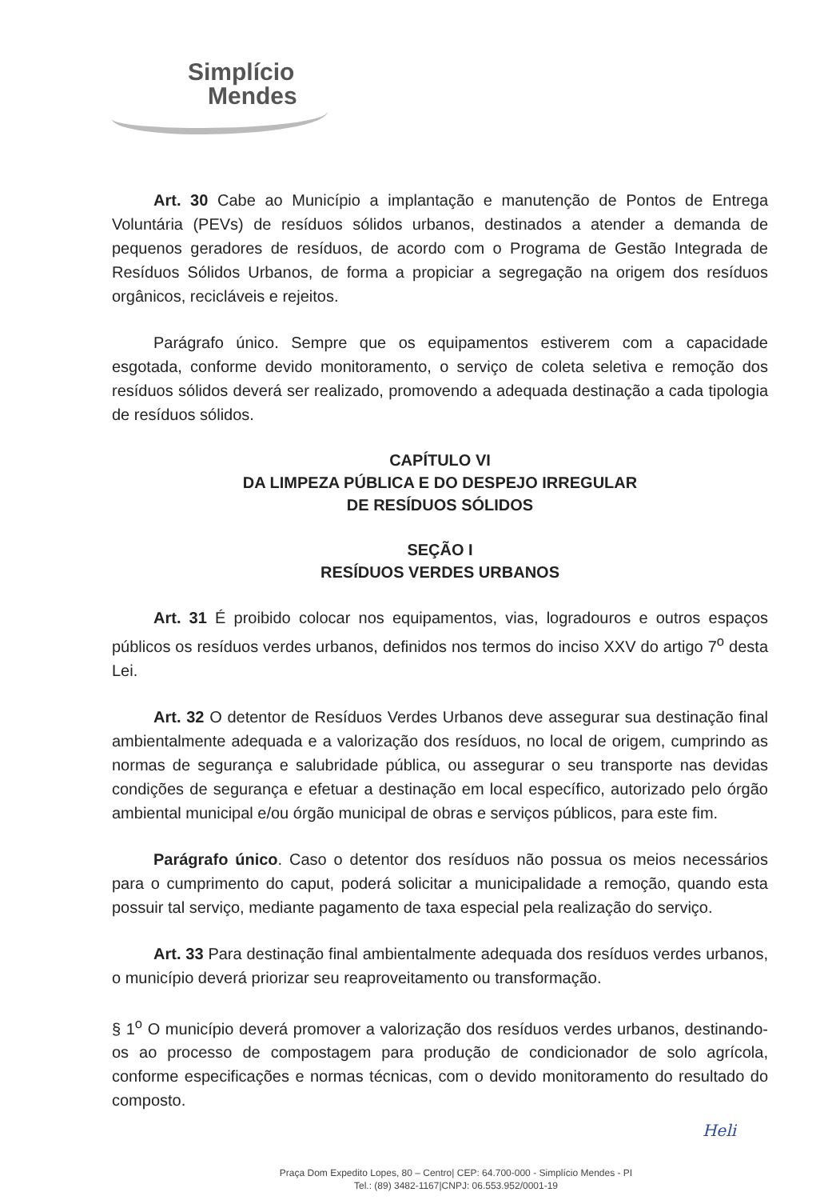Simplício
Mendes
Art. 30 Cabe ao Município a implantação e manutenção de Pontos de Entrega Voluntária (PEVs) de resíduos sólidos urbanos, destinados a atender a demanda de pequenos geradores de resíduos, de acordo com o Programa de Gestão Integrada de Resíduos Sólidos Urbanos, de forma a propiciar a segregação na origem dos resíduos orgânicos, recicláveis e rejeitos.
Parágrafo único. Sempre que os equipamentos estiverem com a capacidade esgotada, conforme devido monitoramento, o serviço de coleta seletiva e remoção dos resíduos sólidos deverá ser realizado, promovendo a adequada destinação a cada tipologia de resíduos sólidos.
CAPÍTULO VI
DA LIMPEZA PÚBLICA E DO DESPEJO IRREGULAR
DE RESÍDUOS SÓLIDOS
SEÇÃO I
RESÍDUOS VERDES URBANOS
Art. 31 É proibido colocar nos equipamentos, vias, logradouros e outros espaços públicos os resíduos verdes urbanos, definidos nos termos do inciso XXV do artigo 7<sup>o</sup> desta Lei.
Art. 32 O detentor de Resíduos Verdes Urbanos deve assegurar sua destinação final ambientalmente adequada e a valorização dos resíduos, no local de origem, cumprindo as normas de segurança e salubridade pública, ou assegurar o seu transporte nas devidas condições de segurança e efetuar a destinação em local específico, autorizado pelo órgão ambiental municipal e/ou órgão municipal de obras e serviços públicos, para este fim.
Parágrafo único. Caso o detentor dos resíduos não possua os meios necessários para o cumprimento do caput, poderá solicitar a municipalidade a remoção, quando esta possuir tal serviço, mediante pagamento de taxa especial pela realização do serviço.
Art. 33 Para destinação final ambientalmente adequada dos resíduos verdes urbanos, o município deverá priorizar seu reaproveitamento ou transformação.
§ 1<sup>o</sup> O município deverá promover a valorização dos resíduos verdes urbanos, destinando-os ao processo de compostagem para produção de condicionador de solo agrícola, conforme especificações e normas técnicas, com o devido monitoramento do resultado do composto.
Heli
Praça Dom Expedito Lopes, 80 – Centro| CEP: 64.700-000 - Simplício Mendes - PI
Tel.: (89) 3482-1167|CNPJ: 06.553.952/0001-19